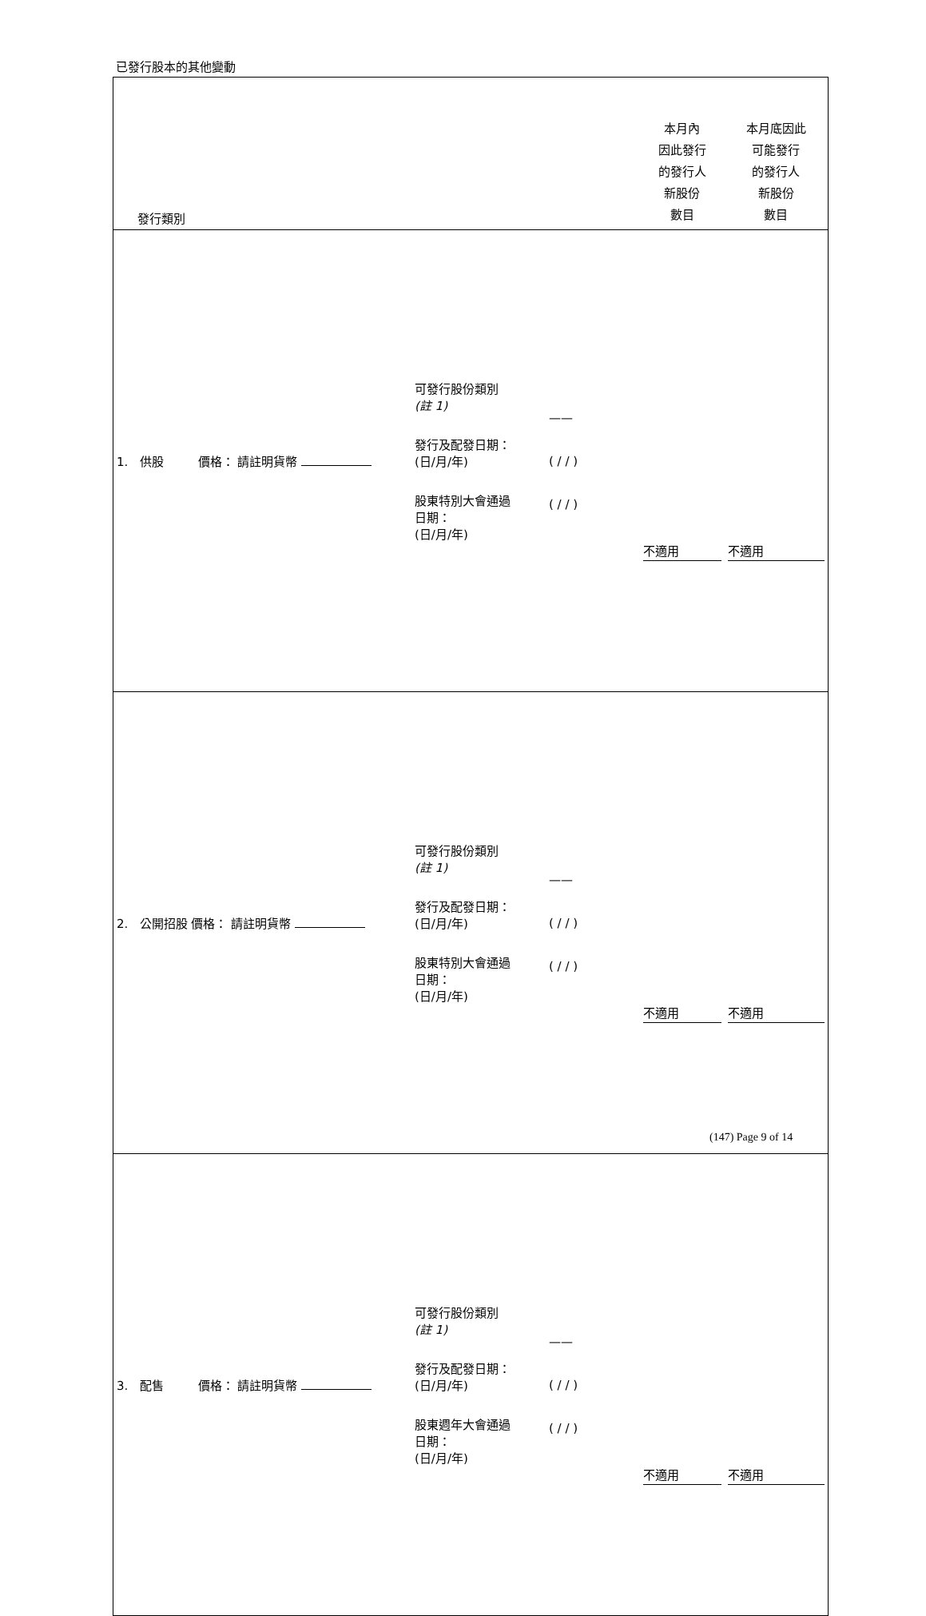已發行股本的其他變動
| 發行類別 | | | 本月內 因此發行 的發行人 新股份 數目 | 本月底因此 可能發行 的發行人 新股份 數目 |
| --- | --- | --- | --- | --- |
| 1. 供股 價格： 請註明貨幣 | 可發行股份類別 (註 1) 發行及配發日期： (日/月/年) 股東特別大會通過 日期： (日/月/年) | —— ( / / ) ( / / ) | 不適用 | 不適用 |
| 2. 公開招股 價格： 請註明貨幣 | 可發行股份類別 (註 1) 發行及配發日期： (日/月/年) 股東特別大會通過 日期： (日/月/年) | —— ( / / ) ( / / ) | 不適用 | 不適用 |
| 3. 配售 價格： 請註明貨幣 | 可發行股份類別 (註 1) 發行及配發日期： (日/月/年) 股東週年大會通過 日期： (日/月/年) | —— ( / / ) ( / / ) | 不適用 | 不適用 |
(147) Page 9 of 14